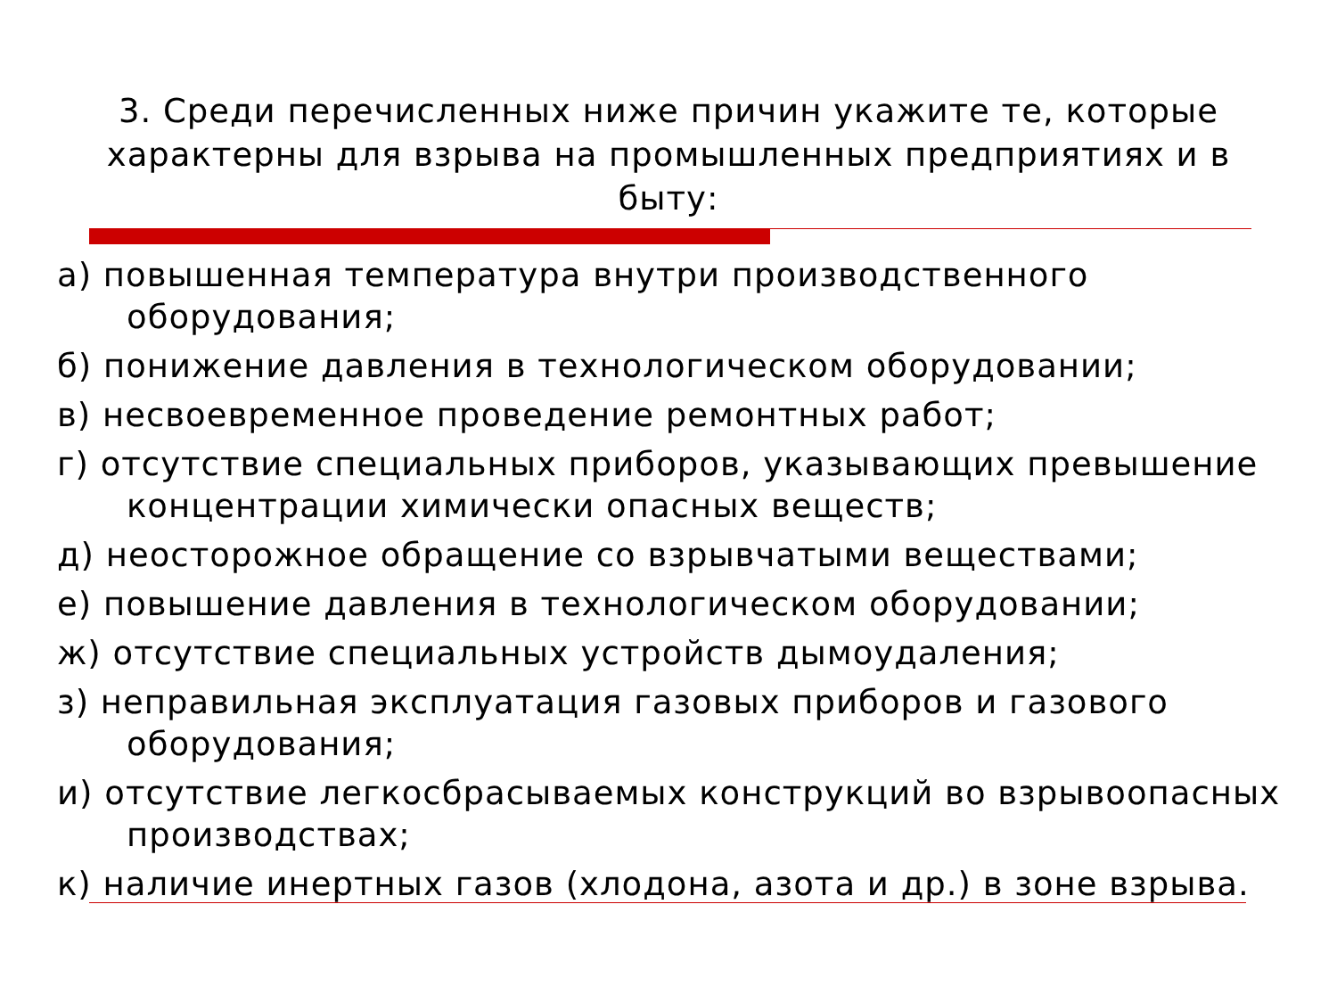3. Среди перечисленных ниже причин укажите те, которые характерны для взрыва на промышленных предприятиях и в быту:
а) повышенная температура внутри производственного оборудования;
б) понижение давления в технологическом оборудовании;
в) несвоевременное проведение ремонтных работ;
г) отсутствие специальных приборов, указывающих превышение концентрации химически опасных веществ;
д) неосторожное обращение со взрывчатыми веществами;
е) повышение давления в технологическом оборудовании;
ж) отсутствие специальных устройств дымоудаления;
з) неправильная эксплуатация газовых приборов и газового оборудования;
и) отсутствие легкосбрасываемых конструкций во взрывоопасных производствах;
к) наличие инертных газов (хлодона, азота и др.) в зоне взрыва.